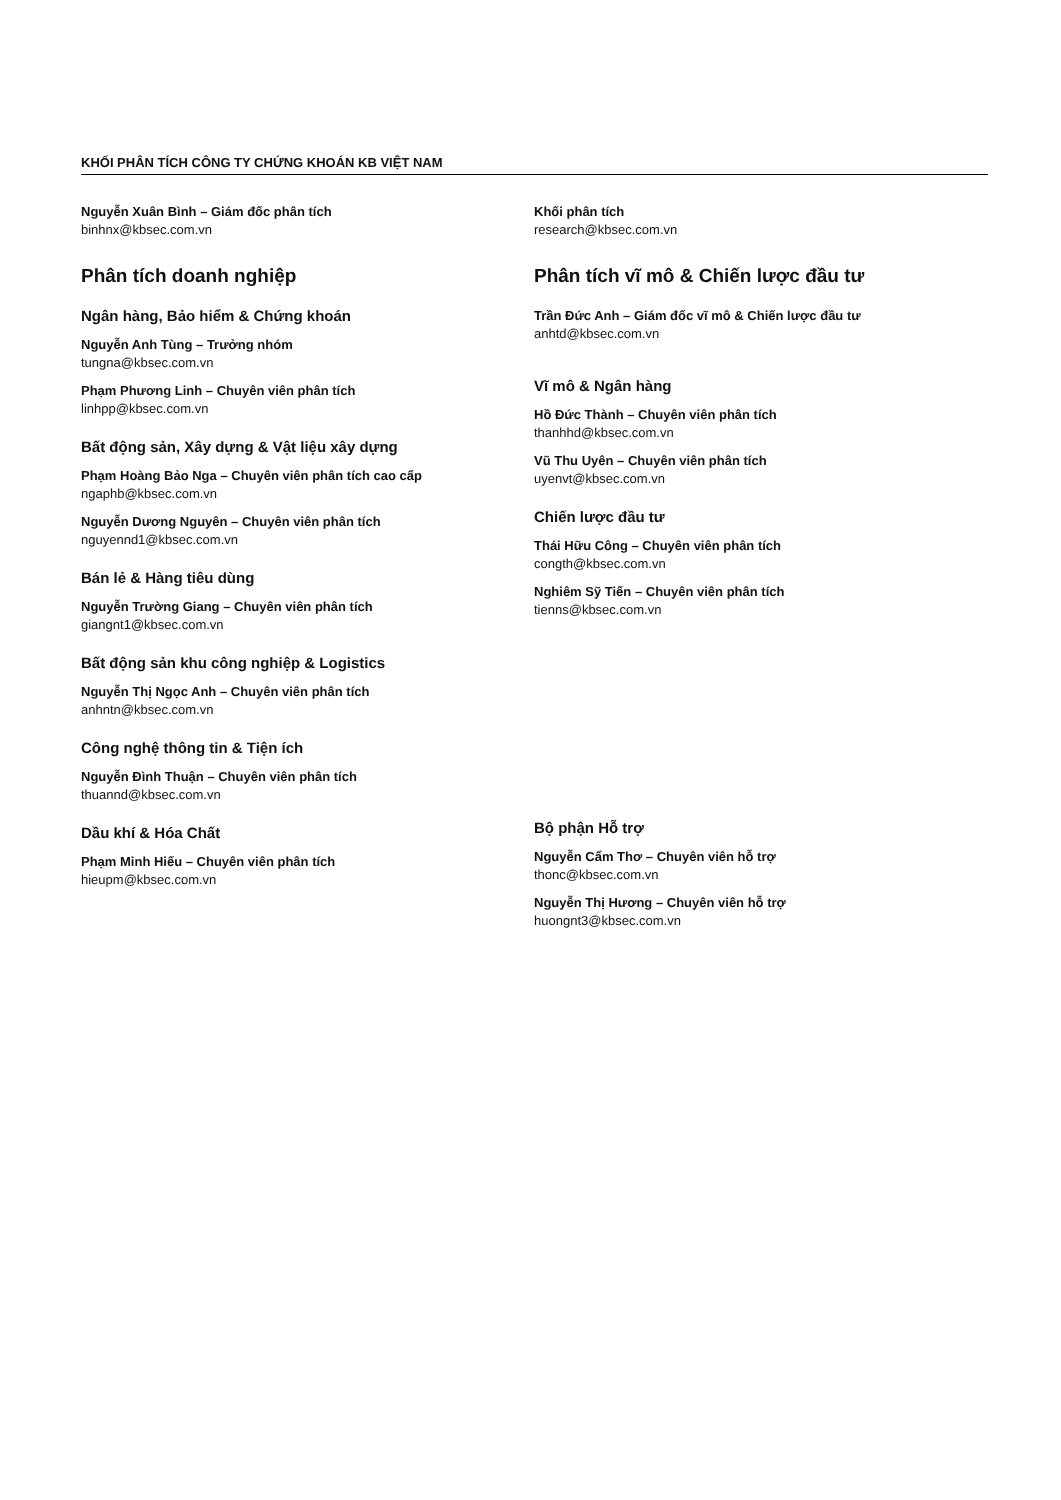KHỐI PHÂN TÍCH CÔNG TY CHỨNG KHOÁN KB VIỆT NAM
Nguyễn Xuân Bình – Giám đốc phân tích
binhnx@kbsec.com.vn
Phân tích doanh nghiệp
Ngân hàng, Bảo hiểm & Chứng khoán
Nguyễn Anh Tùng – Trưởng nhóm
tungna@kbsec.com.vn
Phạm Phương Linh – Chuyên viên phân tích
linhpp@kbsec.com.vn
Bất động sản, Xây dựng & Vật liệu xây dựng
Phạm Hoàng Bảo Nga – Chuyên viên phân tích cao cấp
ngaphb@kbsec.com.vn
Nguyễn Dương Nguyên – Chuyên viên phân tích
nguyennd1@kbsec.com.vn
Bán lẻ & Hàng tiêu dùng
Nguyễn Trường Giang – Chuyên viên phân tích
giangnt1@kbsec.com.vn
Bất động sản khu công nghiệp & Logistics
Nguyễn Thị Ngọc Anh – Chuyên viên phân tích
anhntn@kbsec.com.vn
Công nghệ thông tin & Tiện ích
Nguyễn Đình Thuận – Chuyên viên phân tích
thuannd@kbsec.com.vn
Dầu khí & Hóa Chất
Phạm Minh Hiếu – Chuyên viên phân tích
hieupm@kbsec.com.vn
Khối phân tích
research@kbsec.com.vn
Phân tích vĩ mô & Chiến lược đầu tư
Trần Đức Anh – Giám đốc vĩ mô & Chiến lược đầu tư
anhtd@kbsec.com.vn
Vĩ mô & Ngân hàng
Hồ Đức Thành – Chuyên viên phân tích
thanhhd@kbsec.com.vn
Vũ Thu Uyên – Chuyên viên phân tích
uyenvt@kbsec.com.vn
Chiến lược đầu tư
Thái Hữu Công – Chuyên viên phân tích
congth@kbsec.com.vn
Nghiêm Sỹ Tiến – Chuyên viên phân tích
tienns@kbsec.com.vn
Bộ phận Hỗ trợ
Nguyễn Cẩm Thơ – Chuyên viên hỗ trợ
thonc@kbsec.com.vn
Nguyễn Thị Hương – Chuyên viên hỗ trợ
huongnt3@kbsec.com.vn